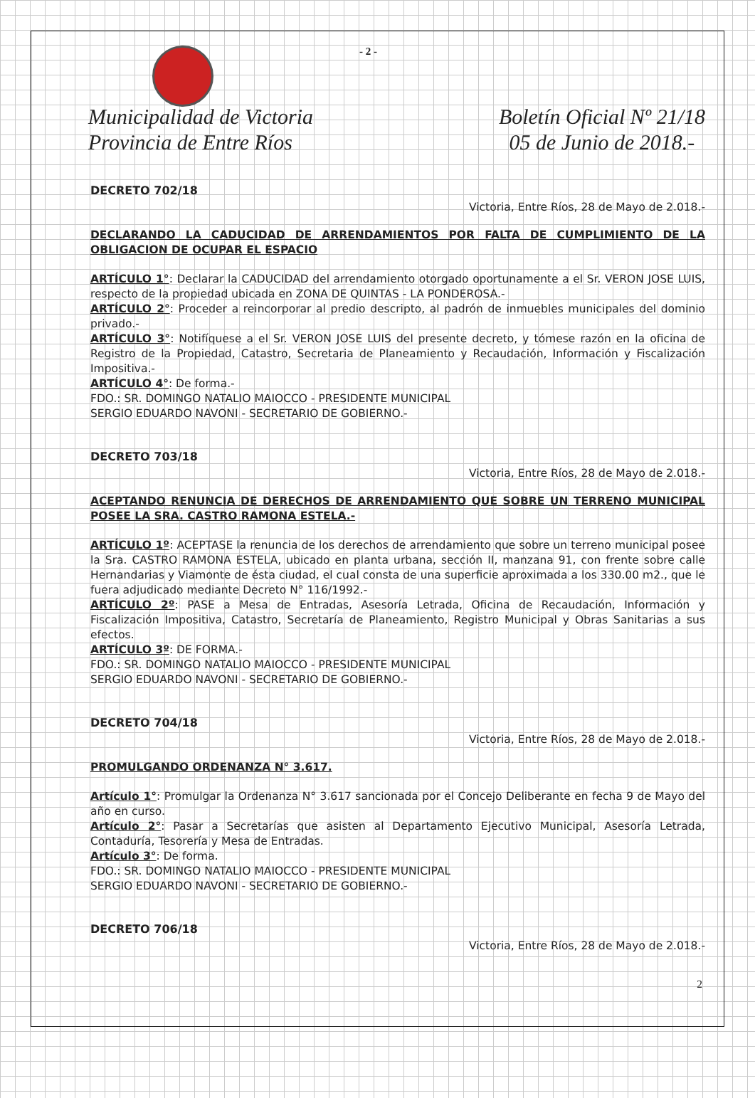- 2 -
Municipalidad de Victoria
Provincia de Entre Ríos
Boletín Oficial Nº 21/18
05 de Junio de 2018.-
DECRETO 702/18
Victoria, Entre Ríos, 28 de Mayo de 2.018.-
DECLARANDO LA CADUCIDAD DE ARRENDAMIENTOS POR FALTA DE CUMPLIMIENTO DE LA OBLIGACION DE OCUPAR EL ESPACIO
ARTÍCULO 1°: Declarar la CADUCIDAD del arrendamiento otorgado oportunamente a el Sr. VERON JOSE LUIS, respecto de la propiedad ubicada en ZONA DE QUINTAS - LA PONDEROSA.-
ARTÍCULO 2°: Proceder a reincorporar al predio descripto, al padrón de inmuebles municipales del dominio privado.-
ARTÍCULO 3°: Notifíquese a el Sr. VERON JOSE LUIS del presente decreto, y tómese razón en la oficina de Registro de la Propiedad, Catastro, Secretaria de Planeamiento y Recaudación, Información y Fiscalización Impositiva.-
ARTÍCULO 4°: De forma.-
FDO.: SR. DOMINGO NATALIO MAIOCCO - PRESIDENTE MUNICIPAL
SERGIO EDUARDO NAVONI - SECRETARIO DE GOBIERNO.-
DECRETO 703/18
Victoria, Entre Ríos, 28 de Mayo de 2.018.-
ACEPTANDO RENUNCIA DE DERECHOS DE ARRENDAMIENTO QUE SOBRE UN TERRENO MUNICIPAL POSEE LA SRA. CASTRO RAMONA ESTELA.-
ARTÍCULO 1º: ACEPTASE la renuncia de los derechos de arrendamiento que sobre un terreno municipal posee la Sra. CASTRO RAMONA ESTELA, ubicado en planta urbana, sección II, manzana 91, con frente sobre calle Hernandarias y Viamonte de ésta ciudad, el cual consta de una superficie aproximada a los 330.00 m2., que le fuera adjudicado mediante Decreto N° 116/1992.-
ARTÍCULO 2º: PASE a Mesa de Entradas, Asesoría Letrada, Oficina de Recaudación, Información y Fiscalización Impositiva, Catastro, Secretaría de Planeamiento, Registro Municipal y Obras Sanitarias a sus efectos.
ARTÍCULO 3º: DE FORMA.-
FDO.: SR. DOMINGO NATALIO MAIOCCO - PRESIDENTE MUNICIPAL
SERGIO EDUARDO NAVONI - SECRETARIO DE GOBIERNO.-
DECRETO 704/18
Victoria, Entre Ríos, 28 de Mayo de 2.018.-
PROMULGANDO ORDENANZA N° 3.617.
Artículo 1°: Promulgar la Ordenanza N° 3.617 sancionada por el Concejo Deliberante en fecha 9 de Mayo del año en curso.
Artículo 2°: Pasar a Secretarías que asisten al Departamento Ejecutivo Municipal, Asesoría Letrada, Contaduría, Tesorería y Mesa de Entradas.
Artículo 3°: De forma.
FDO.: SR. DOMINGO NATALIO MAIOCCO - PRESIDENTE MUNICIPAL
SERGIO EDUARDO NAVONI - SECRETARIO DE GOBIERNO.-
DECRETO 706/18
Victoria, Entre Ríos, 28 de Mayo de 2.018.-
2